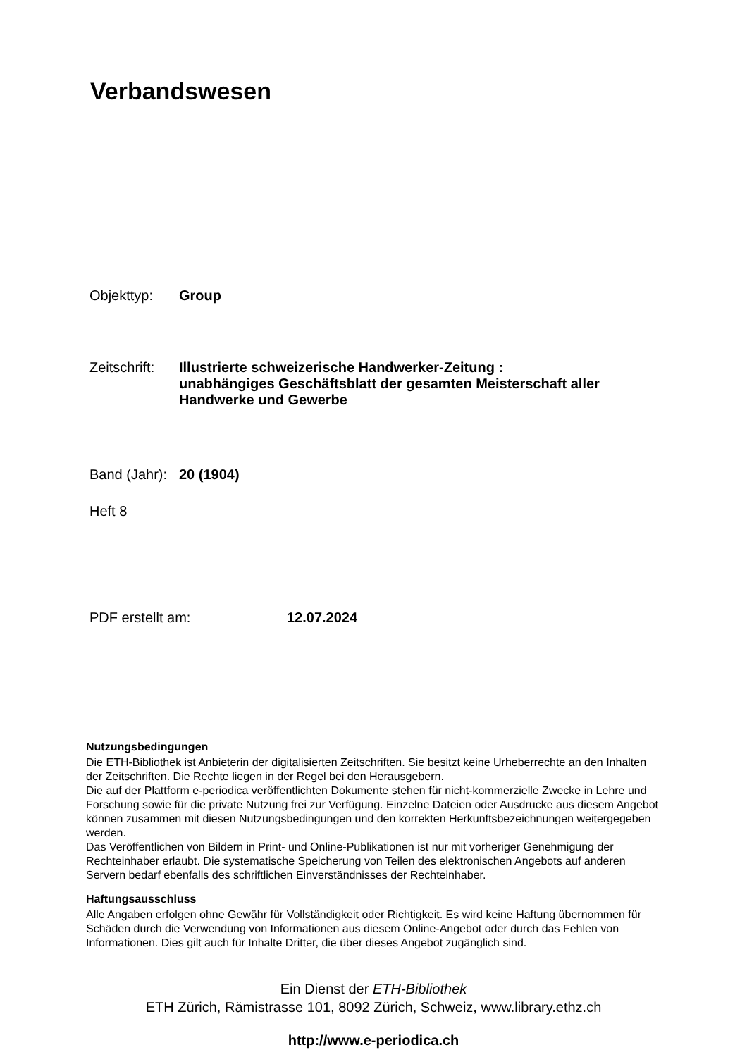Verbandswesen
Objekttyp: Group
Zeitschrift: Illustrierte schweizerische Handwerker-Zeitung : unabhängiges Geschäftsblatt der gesamten Meisterschaft aller Handwerke und Gewerbe
Band (Jahr): 20 (1904)
Heft 8
PDF erstellt am: 12.07.2024
Nutzungsbedingungen
Die ETH-Bibliothek ist Anbieterin der digitalisierten Zeitschriften. Sie besitzt keine Urheberrechte an den Inhalten der Zeitschriften. Die Rechte liegen in der Regel bei den Herausgebern.
Die auf der Plattform e-periodica veröffentlichten Dokumente stehen für nicht-kommerzielle Zwecke in Lehre und Forschung sowie für die private Nutzung frei zur Verfügung. Einzelne Dateien oder Ausdrucke aus diesem Angebot können zusammen mit diesen Nutzungsbedingungen und den korrekten Herkunftsbezeichnungen weitergegeben werden.
Das Veröffentlichen von Bildern in Print- und Online-Publikationen ist nur mit vorheriger Genehmigung der Rechteinhaber erlaubt. Die systematische Speicherung von Teilen des elektronischen Angebots auf anderen Servern bedarf ebenfalls des schriftlichen Einverständnisses der Rechteinhaber.
Haftungsausschluss
Alle Angaben erfolgen ohne Gewähr für Vollständigkeit oder Richtigkeit. Es wird keine Haftung übernommen für Schäden durch die Verwendung von Informationen aus diesem Online-Angebot oder durch das Fehlen von Informationen. Dies gilt auch für Inhalte Dritter, die über dieses Angebot zugänglich sind.
Ein Dienst der ETH-Bibliothek
ETH Zürich, Rämistrasse 101, 8092 Zürich, Schweiz, www.library.ethz.ch
http://www.e-periodica.ch